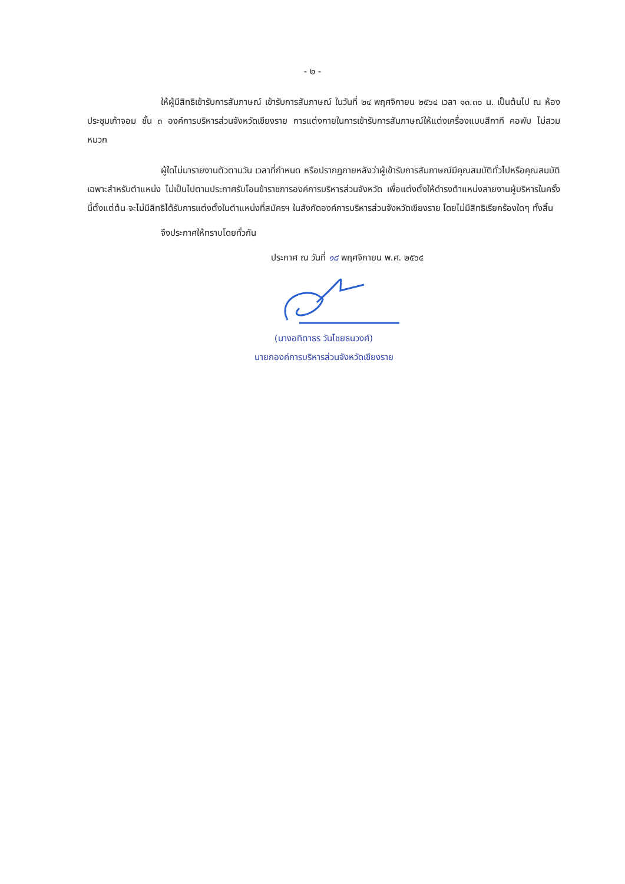- ๒ -
ให้ผู้มีสิทธิเข้ารับการสัมภาษณ์ เข้ารับการสัมภาษณ์ ในวันที่ ๒๔ พฤศจิกายน ๒๕๖๔ เวลา ๑๓.๓๐ น. เป็นต้นไป ณ ห้องประชุมเก้าจอม ชั้น ๓ องค์การบริหารส่วนจังหวัดเชียงราย การแต่งกายในการเข้ารับการสัมภาษณ์ให้แต่งเครื่องแบบสีกากี คอพับ ไม่สวมหมวก
ผู้ใดไม่มารายงานตัวตามวัน เวลาที่กำหนด หรือปรากฏภายหลังว่าผู้เข้ารับการสัมภาษณ์มีคุณสมบัติทั่วไปหรือคุณสมบัติเฉพาะสำหรับตำแหน่ง ไม่เป็นไปตามประกาศรับโอนข้าราชการองค์การบริหารส่วนจังหวัด เพื่อแต่งตั้งให้ดำรงตำแหน่งสายงานผู้บริหารในครั้งนี้ตั้งแต่ต้น จะไม่มีสิทธิได้รับการแต่งตั้งในตำแหน่งที่สมัครฯ ในสังกัดองค์การบริหารส่วนจังหวัดเชียงราย โดยไม่มีสิทธิเรียกร้องใดๆ ทั้งสิ้น
จึงประกาศให้ทราบโดยทั่วกัน
ประกาศ ณ วันที่ ๑๘ พฤศจิกายน พ.ศ. ๒๕๖๔
(นางอทิตาธร วันไชยธนวงศ์)
นายกองค์การบริหารส่วนจังหวัดเชียงราย